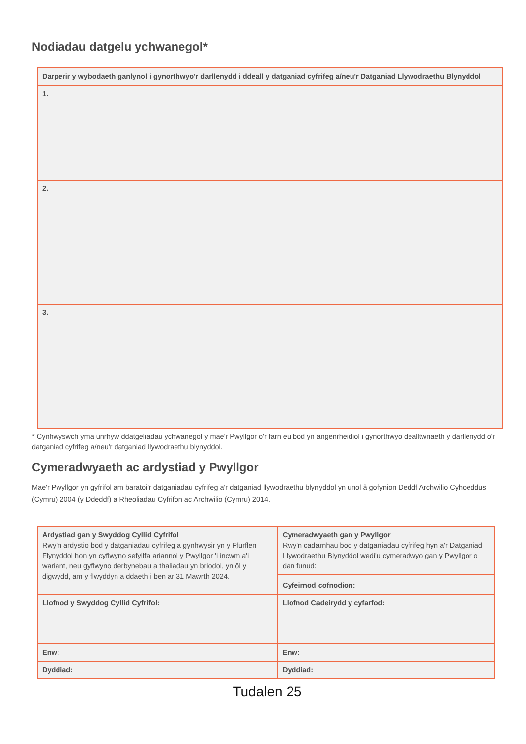Nodiadau datgelu ychwanegol*
| Darperir y wybodaeth ganlynol i gynorthwyo'r darllenydd i ddeall y datganiad cyfrifeg a/neu'r Datganiad Llywodraethu Blynyddol |
| 1. |
| 2. |
| 3. |
* Cynhwyswch yma unrhyw ddatgeliadau ychwanegol y mae'r Pwyllgor o'r farn eu bod yn angenrheidiol i gynorthwyo dealltwriaeth y darllenydd o'r datganiad cyfrifeg a/neu'r datganiad llywodraethu blynyddol.
Cymeradwyaeth ac ardystiad y Pwyllgor
Mae'r Pwyllgor yn gyfrifol am baratoi'r datganiadau cyfrifeg a'r datganiad llywodraethu blynyddol yn unol â gofynion Deddf Archwilio Cyhoeddus (Cymru) 2004 (y Ddeddf) a Rheoliadau Cyfrifon ac Archwilio (Cymru) 2014.
| Ardystiad gan y Swyddog Cyllid Cyfrifol Rwy'n ardystio bod y datganiadau cyfrifeg a gynhwysir yn y Ffurflen Flynyddol hon yn cyflwyno sefyllfa ariannol y Pwyllgor 'i incwm a'i wariant, neu gyflwyno derbynebau a thaliadau yn briodol, yn ôl y digwydd, am y flwyddyn a ddaeth i ben ar 31 Mawrth 2024. | Cymeradwyaeth gan y Pwyllgor Rwy'n cadarnhau bod y datganiadau cyfrifeg hyn a'r Datganiad Llywodraethu Blynyddol wedi'u cymeradwyo gan y Pwyllgor o dan funud: |
| | Cyfeirnod cofnodion: |
| Llofnod y Swyddog Cyllid Cyfrifol: | Llofnod Cadeirydd y cyfarfod: |
| Enw: | Enw: |
| Dyddiad: | Dyddiad: |
Tudalen 25